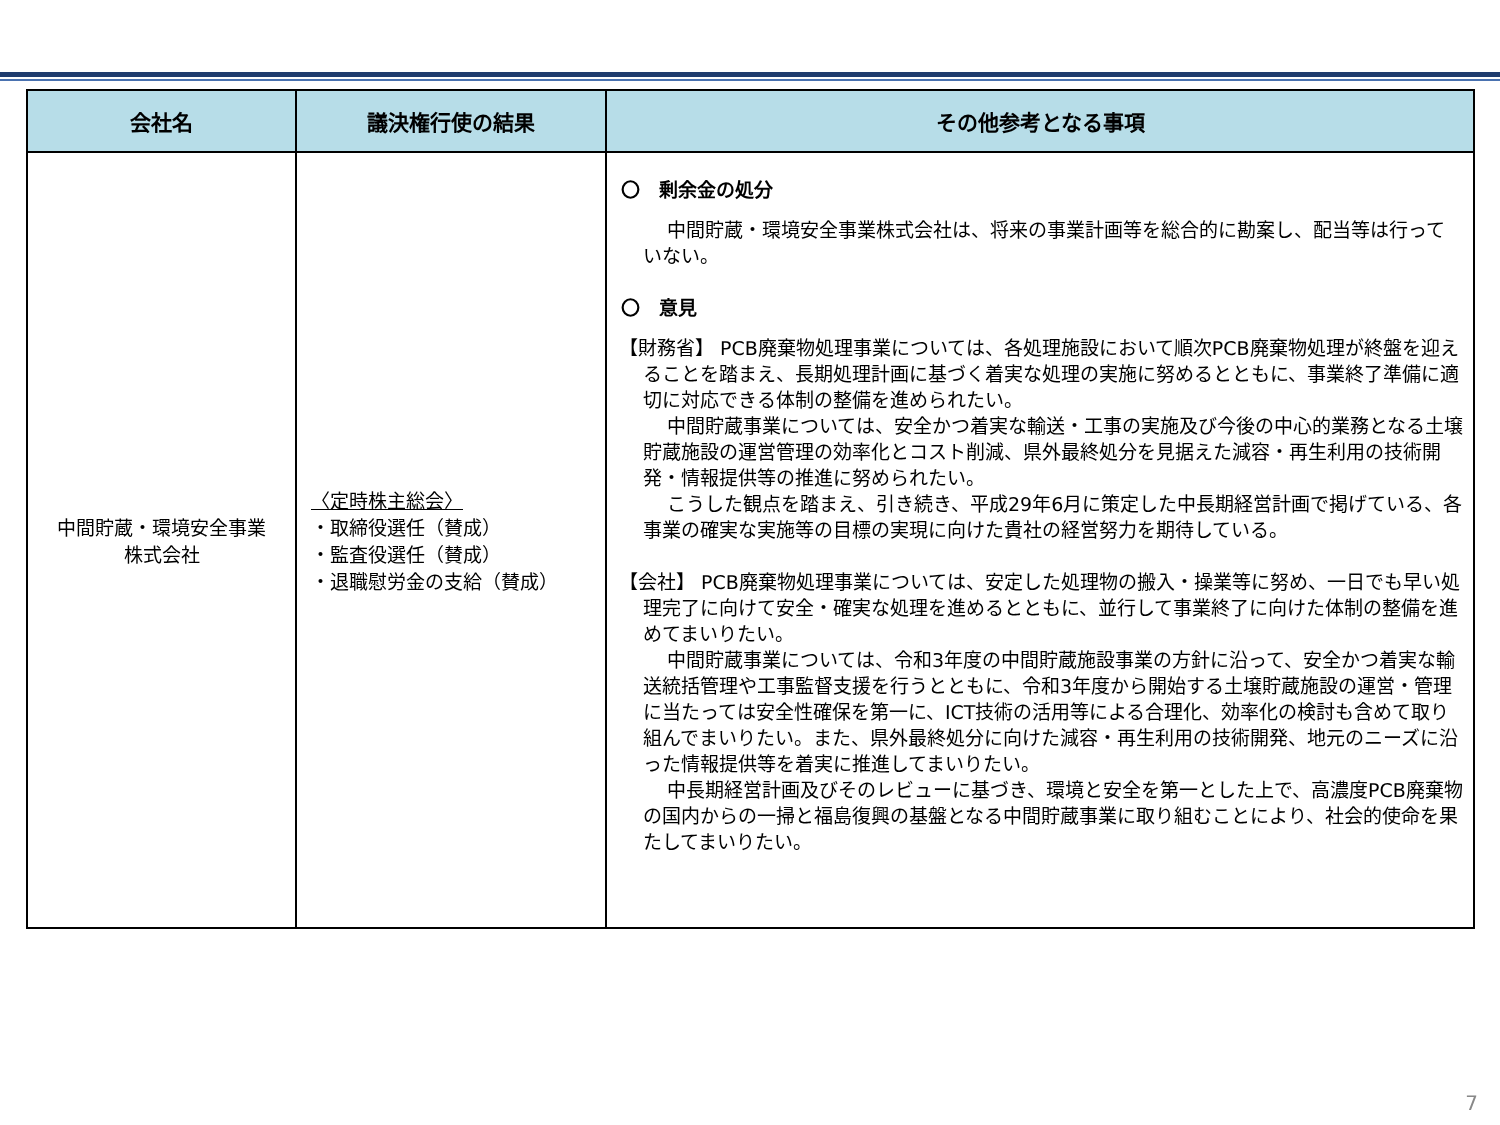| 会社名 | 議決権行使の結果 | その他参考となる事項 |
| --- | --- | --- |
| 中間貯蔵・環境安全事業 株式会社 | 〈定時株主総会〉 ・取締役選任（賛成） ・監査役選任（賛成） ・退職慰労金の支給（賛成） | 〇 剰余金の処分 中間貯蔵・環境安全事業株式会社は、将来の事業計画等を総合的に勘案し、配当等は行っていない。 〇 意見 【財務省】 PCB廃棄物処理事業については、各処理施設において順次PCB廃棄物処理が終盤を迎えることを踏まえ、長期処理計画に基づく着実な処理の実施に努めるとともに、事業終了準備に適切に対応できる体制の整備を進められたい。 中間貯蔵事業については、安全かつ着実な輸送・工事の実施及び今後の中心的業務となる土壌貯蔵施設の運営管理の効率化とコスト削減、県外最終処分を見据えた減容・再生利用の技術開発・情報提供等の推進に努められたい。 こうした観点を踏まえ、引き続き、平成29年6月に策定した中長期経営計画で掲げている、各事業の確実な実施等の目標の実現に向けた貴社の経営努力を期待している。 【会社】 PCB廃棄物処理事業については、安定した処理物の搬入・操業等に努め、一日でも早い処理完了に向けて安全・確実な処理を進めるとともに、並行して事業終了に向けた体制の整備を進めてまいりたい。 中間貯蔵事業については、令和3年度の中間貯蔵施設事業の方針に沿って、安全かつ着実な輸送統括管理や工事監督支援を行うとともに、令和3年度から開始する土壌貯蔵施設の運営・管理に当たっては安全性確保を第一に、ICT技術の活用等による合理化、効率化の検討も含めて取り組んでまいりたい。また、県外最終処分に向けた減容・再生利用の技術開発、地元のニーズに沿った情報提供等を着実に推進してまいりたい。 中長期経営計画及びそのレビューに基づき、環境と安全を第一とした上で、高濃度PCB廃棄物の国内からの一掃と福島復興の基盤となる中間貯蔵事業に取り組むことにより、社会的使命を果たしてまいりたい。 |
7